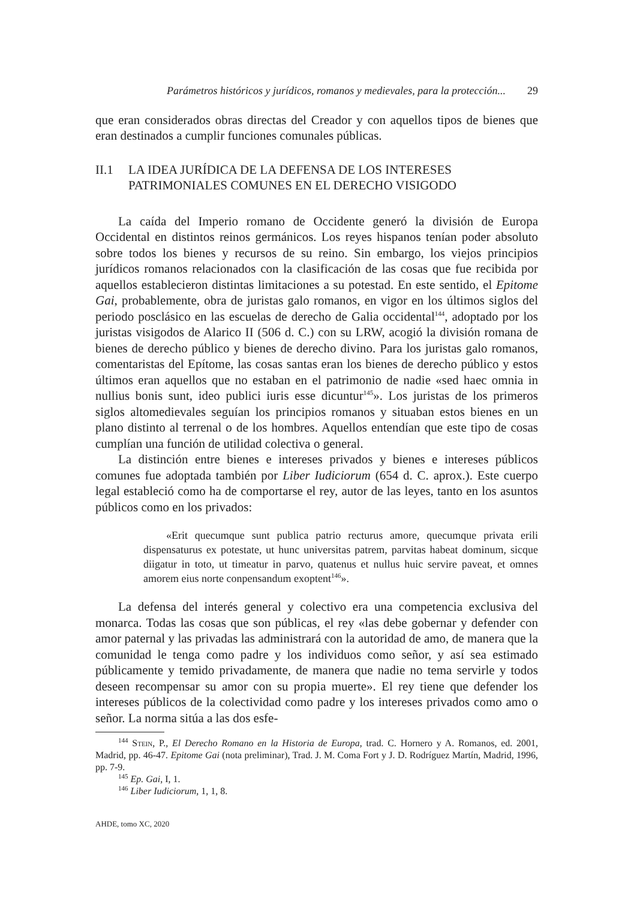Parámetros históricos y jurídicos, romanos y medievales, para la protección... 29
que eran considerados obras directas del Creador y con aquellos tipos de bienes que eran destinados a cumplir funciones comunales públicas.
II.1 LA IDEA JURÍDICA DE LA DEFENSA DE LOS INTERESES PATRIMONIALES COMUNES EN EL DERECHO VISIGODO
La caída del Imperio romano de Occidente generó la división de Europa Occidental en distintos reinos germánicos. Los reyes hispanos tenían poder absoluto sobre todos los bienes y recursos de su reino. Sin embargo, los viejos principios jurídicos romanos relacionados con la clasificación de las cosas que fue recibida por aquellos establecieron distintas limitaciones a su potestad. En este sentido, el Epitome Gai, probablemente, obra de juristas galo romanos, en vigor en los últimos siglos del periodo posclásico en las escuelas de derecho de Galia occidental<sup>144</sup>, adoptado por los juristas visigodos de Alarico II (506 d. C.) con su LRW, acogió la división romana de bienes de derecho público y bienes de derecho divino. Para los juristas galo romanos, comentaristas del Epítome, las cosas santas eran los bienes de derecho público y estos últimos eran aquellos que no estaban en el patrimonio de nadie «sed haec omnia in nullius bonis sunt, ideo publici iuris esse dicuntur<sup>145</sup>». Los juristas de los primeros siglos altomedievales seguían los principios romanos y situaban estos bienes en un plano distinto al terrenal o de los hombres. Aquellos entendían que este tipo de cosas cumplían una función de utilidad colectiva o general.
La distinción entre bienes e intereses privados y bienes e intereses públicos comunes fue adoptada también por Liber Iudiciorum (654 d. C. aprox.). Este cuerpo legal estableció como ha de comportarse el rey, autor de las leyes, tanto en los asuntos públicos como en los privados:
«Erit quecumque sunt publica patrio recturus amore, quecumque privata erili dispensaturus ex potestate, ut hunc universitas patrem, parvitas habeat dominum, sicque diigatur in toto, ut timeatur in parvo, quatenus et nullus huic servire paveat, et omnes amorem eius norte conpensandum exoptent<sup>146</sup>».
La defensa del interés general y colectivo era una competencia exclusiva del monarca. Todas las cosas que son públicas, el rey «las debe gobernar y defender con amor paternal y las privadas las administrará con la autoridad de amo, de manera que la comunidad le tenga como padre y los individuos como señor, y así sea estimado públicamente y temido privadamente, de manera que nadie no tema servirle y todos deseen recompensar su amor con su propia muerte». El rey tiene que defender los intereses públicos de la colectividad como padre y los intereses privados como amo o señor. La norma sitúa a las dos esfe-
<sup>144</sup> Stein, P., El Derecho Romano en la Historia de Europa, trad. C. Hornero y A. Romanos, ed. 2001, Madrid, pp. 46-47. Epitome Gai (nota preliminar), Trad. J. M. Coma Fort y J. D. Rodríguez Martín, Madrid, 1996, pp. 7-9.
<sup>145</sup> Ep. Gai, I, 1.
<sup>146</sup> Liber Iudiciorum, 1, 1, 8.
AHDE, tomo XC, 2020